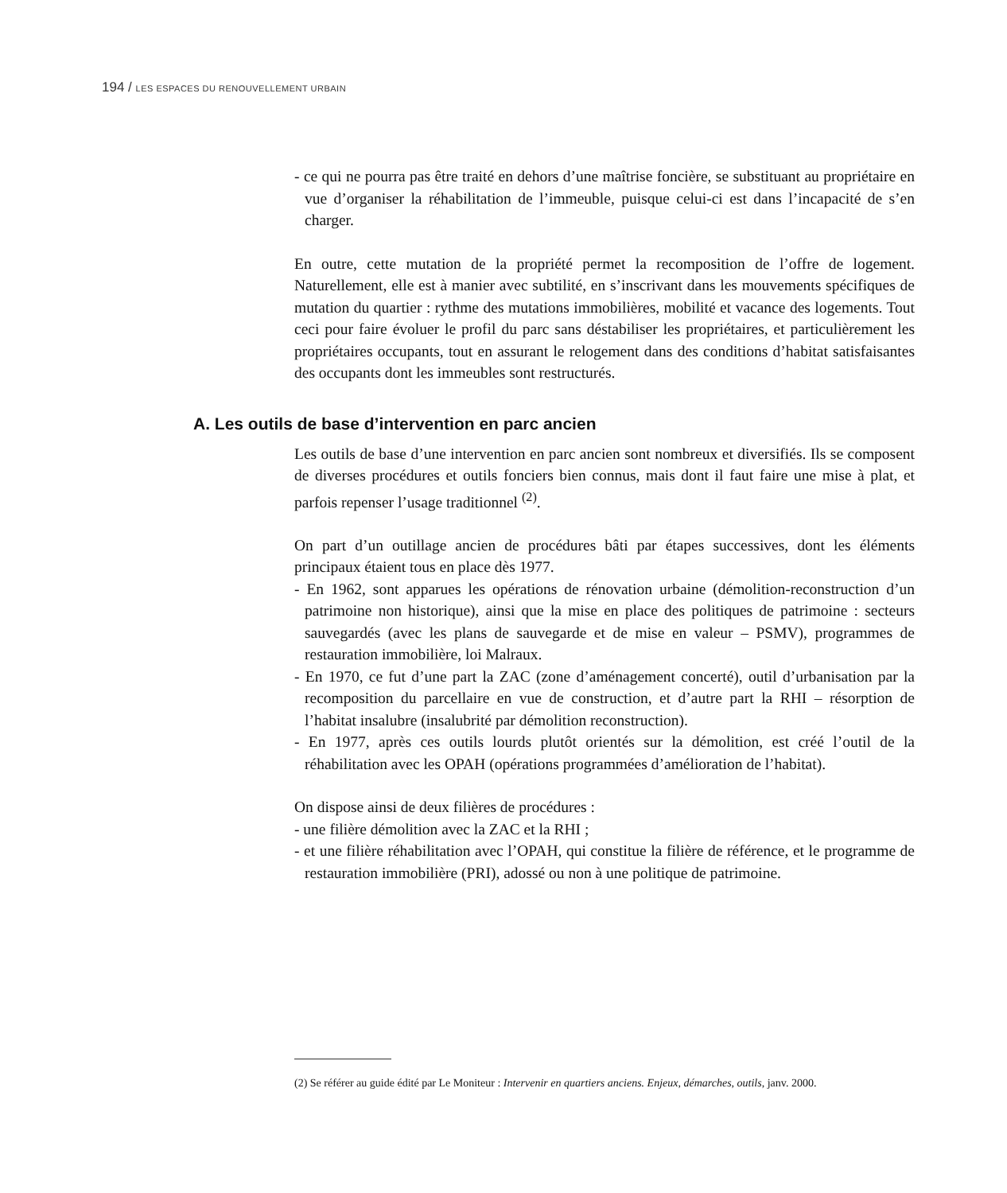194 / LES ESPACES DU RENOUVELLEMENT URBAIN
- ce qui ne pourra pas être traité en dehors d’une maîtrise foncière, se substituant au propriétaire en vue d’organiser la réhabilitation de l’immeuble, puisque celui-ci est dans l’incapacité de s’en charger.
En outre, cette mutation de la propriété permet la recomposition de l’offre de logement. Naturellement, elle est à manier avec subtilité, en s’inscrivant dans les mouvements spécifiques de mutation du quartier : rythme des mutations immobilières, mobilité et vacance des logements. Tout ceci pour faire évoluer le profil du parc sans déstabiliser les propriétaires, et particulièrement les propriétaires occupants, tout en assurant le relogement dans des conditions d’habitat satisfaisantes des occupants dont les immeubles sont restructurés.
A. Les outils de base d’intervention en parc ancien
Les outils de base d’une intervention en parc ancien sont nombreux et diversifiés. Ils se composent de diverses procédures et outils fonciers bien connus, mais dont il faut faire une mise à plat, et parfois repenser l’usage traditionnel <sup>(2)</sup>.
On part d’un outillage ancien de procédures bâti par étapes successives, dont les éléments principaux étaient tous en place dès 1977.
- En 1962, sont apparues les opérations de rénovation urbaine (démolition-reconstruction d’un patrimoine non historique), ainsi que la mise en place des politiques de patrimoine : secteurs sauvegardés (avec les plans de sauvegarde et de mise en valeur – PSMV), programmes de restauration immobilière, loi Malraux.
- En 1970, ce fut d’une part la ZAC (zone d’aménagement concerté), outil d’urbanisation par la recomposition du parcellaire en vue de construction, et d’autre part la RHI – résorption de l’habitat insalubre (insalubrité par démolition reconstruction).
- En 1977, après ces outils lourds plutôt orientés sur la démolition, est créé l’outil de la réhabilitation avec les OPAH (opérations programmées d’amélioration de l’habitat).
On dispose ainsi de deux filières de procédures :
- une filière démolition avec la ZAC et la RHI ;
- et une filière réhabilitation avec l’OPAH, qui constitue la filière de référence, et le programme de restauration immobilière (PRI), adossé ou non à une politique de patrimoine.
(2) Se référer au guide édité par Le Moniteur : Intervenir en quartiers anciens. Enjeux, démarches, outils, janv. 2000.